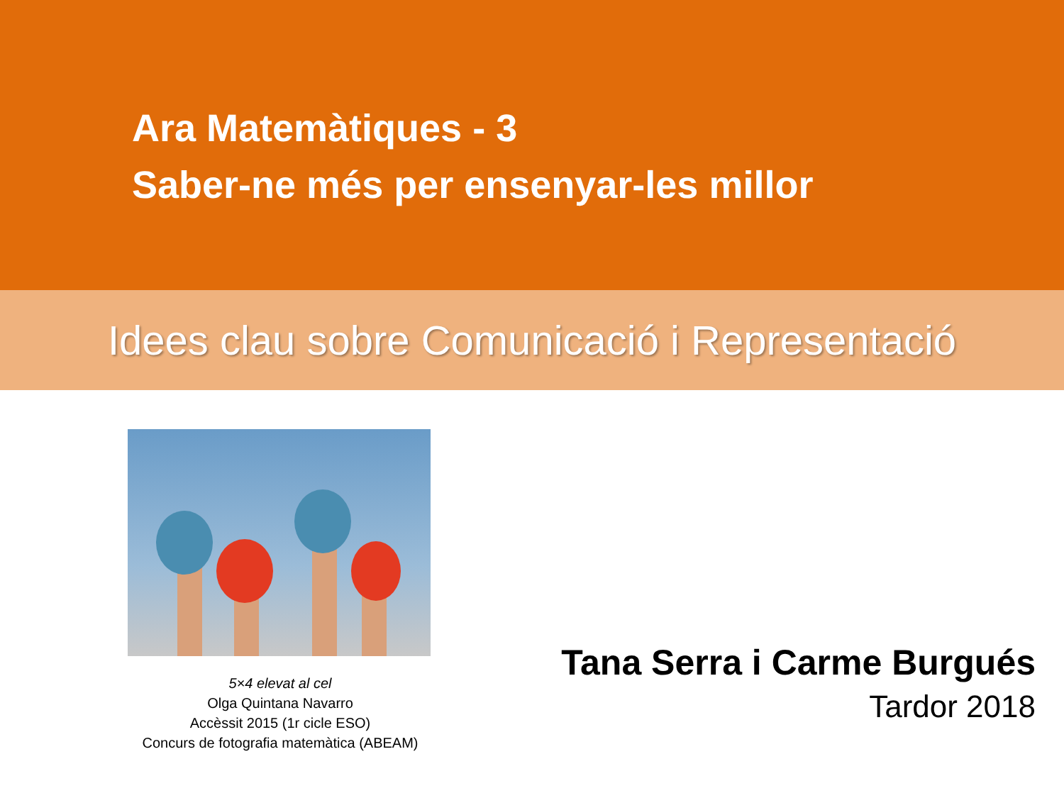Ara Matemàtiques - 3
Saber-ne més per ensenyar-les millor
Idees clau sobre Comunicació i Representació
5×4 elevat al cel
Olga Quintana Navarro
Accèssit 2015 (1r cicle ESO)
Concurs de fotografia matemàtica (ABEAM)
Tana Serra i Carme Burgués
Tardor 2018